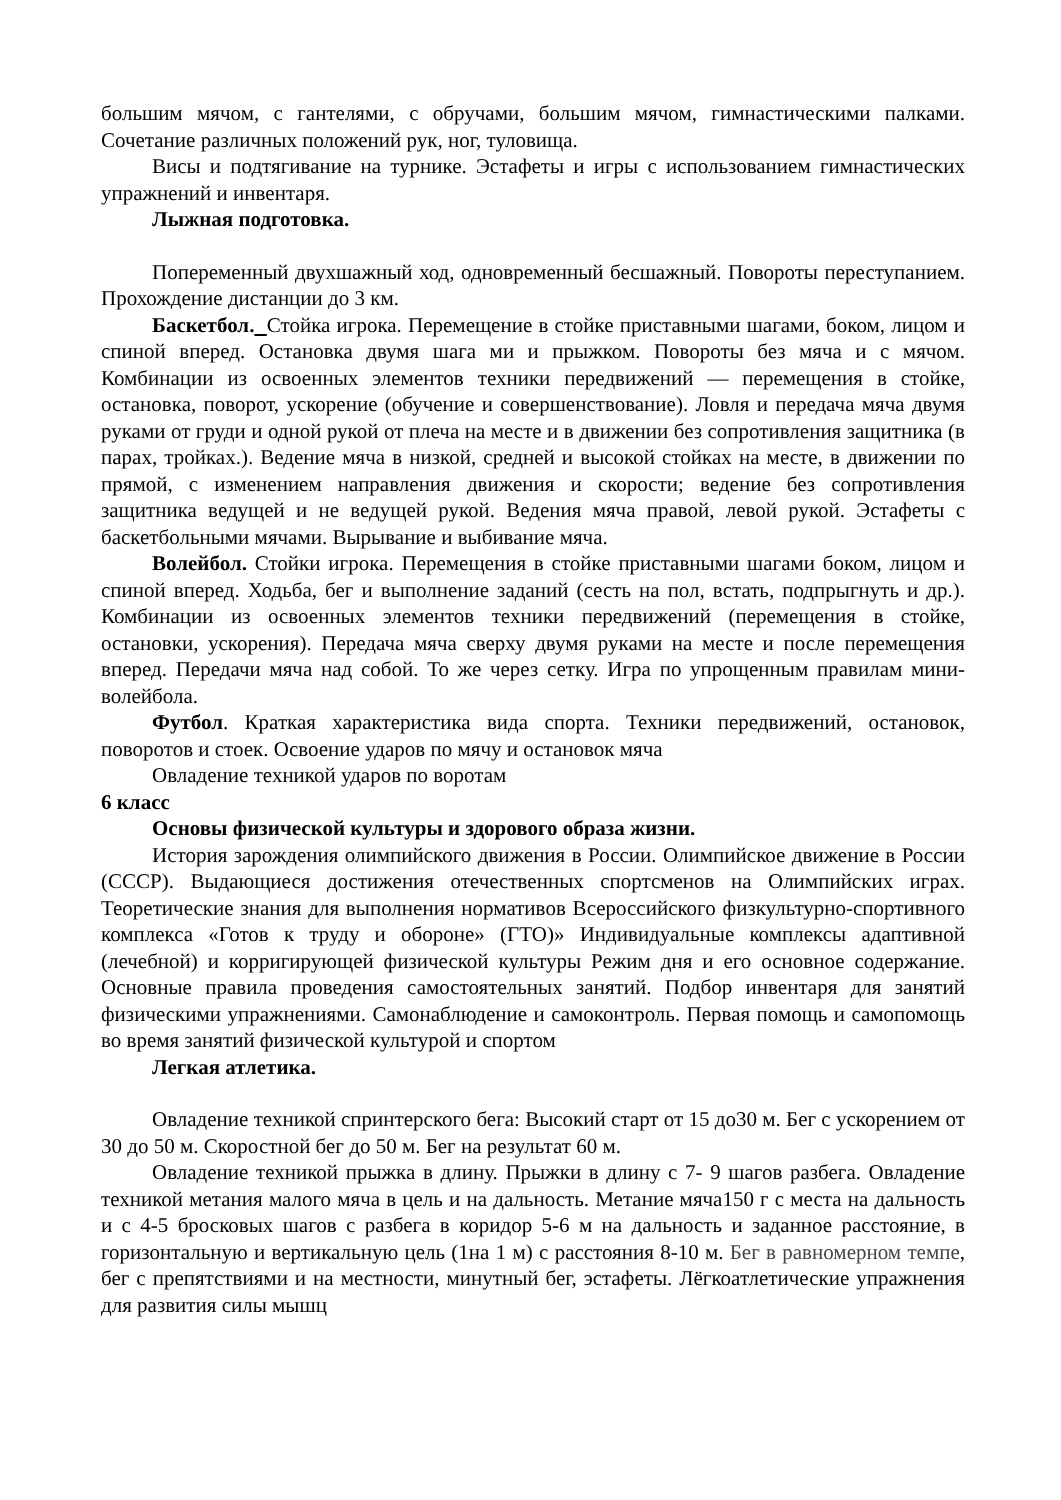большим мячом, с гантелями, с обручами, большим мячом, гимнастическими палками. Сочетание различных положений рук, ног, туловища.
Висы и подтягивание на турнике. Эстафеты и игры с использованием гимнастических упражнений и инвентаря.
Лыжная подготовка.
Попеременный двухшажный ход, одновременный бесшажный. Повороты переступанием. Прохождение дистанции до 3 км.
Баскетбол. Стойка игрока. Перемещение в стойке приставными шагами, боком, лицом и спиной вперед. Остановка двумя шага ми и прыжком. Повороты без мяча и с мячом. Комбинации из освоенных элементов техники передвижений — перемещения в стойке, остановка, поворот, ускорение (обучение и совершенствование). Ловля и передача мяча двумя руками от груди и одной рукой от плеча на месте и в движении без сопротивления защитника (в парах, тройках.). Ведение мяча в низкой, средней и высокой стойках на месте, в движении по прямой, с изменением направления движения и скорости; ведение без сопротивления защитника ведущей и не ведущей рукой. Ведения мяча правой, левой рукой. Эстафеты с баскетбольными мячами. Вырывание и выбивание мяча.
Волейбол. Стойки игрока. Перемещения в стойке приставными шагами боком, лицом и спиной вперед. Ходьба, бег и выполнение заданий (сесть на пол, встать, подпрыгнуть и др.). Комбинации из освоенных элементов техники передвижений (перемещения в стойке, остановки, ускорения). Передача мяча сверху двумя руками на месте и после перемещения вперед. Передачи мяча над собой. То же через сетку. Игра по упрощенным правилам мини-волейбола.
Футбол. Краткая характеристика вида спорта. Техники передвижений, остановок, поворотов и стоек. Освоение ударов по мячу и остановок мяча
Овладение техникой ударов по воротам
6 класс
Основы физической культуры и здорового образа жизни.
История зарождения олимпийского движения в России. Олимпийское движение в России (СССР). Выдающиеся достижения отечественных спортсменов на Олимпийских играх. Теоретические знания для выполнения нормативов Всероссийского физкультурно-спортивного комплекса «Готов к труду и обороне» (ГТО)» Индивидуальные комплексы адаптивной (лечебной) и корригирующей физической культуры Режим дня и его основное содержание. Основные правила проведения самостоятельных занятий. Подбор инвентаря для занятий физическими упражнениями. Самонаблюдение и самоконтроль. Первая помощь и самопомощь во время занятий физической культурой и спортом
Легкая атлетика.
Овладение техникой спринтерского бега: Высокий старт от 15 до30 м. Бег с ускорением от 30 до 50 м. Скоростной бег до 50 м. Бег на результат 60 м.
Овладение техникой прыжка в длину. Прыжки в длину с 7- 9 шагов разбега. Овладение техникой метания малого мяча в цель и на дальность. Метание мяча150 г с места на дальность и с 4-5 бросковых шагов с разбега в коридор 5-6 м на дальность и заданное расстояние, в горизонтальную и вертикальную цель (1на 1 м) с расстояния 8-10 м. Бег в равномерном темпе, бег с препятствиями и на местности, минутный бег, эстафеты. Лёгкоатлетические упражнения для развития силы мышц